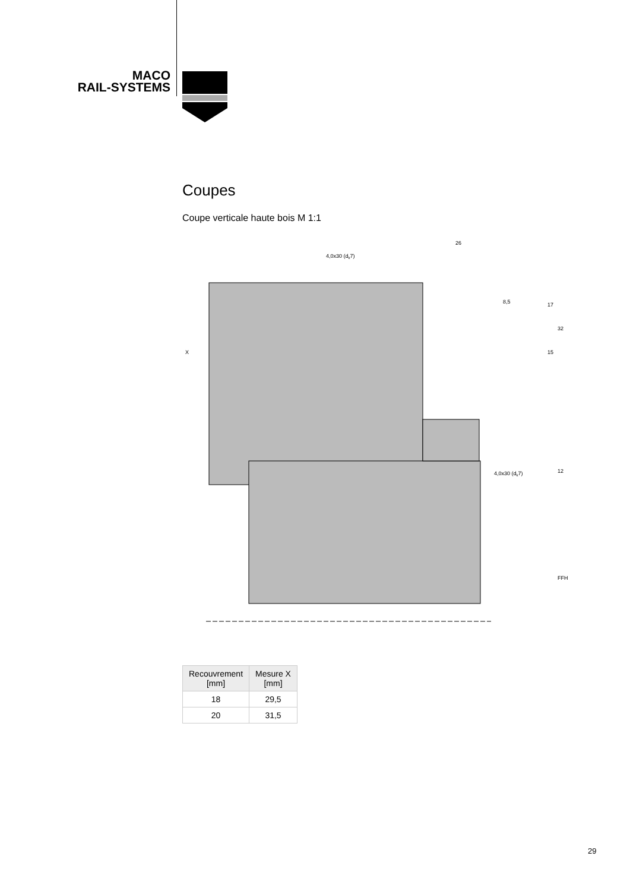MACO
RAIL-SYSTEMS
Coupes
Coupe verticale haute bois M 1:1
4,0x30 (dk7)
26
4,0x30 (dk7)
8,5
17
32
15
12
FFH
X
| Recouvrement [mm] | Mesure X [mm] |
| --- | --- |
| 18 | 29,5 |
| 20 | 31,5 |
29